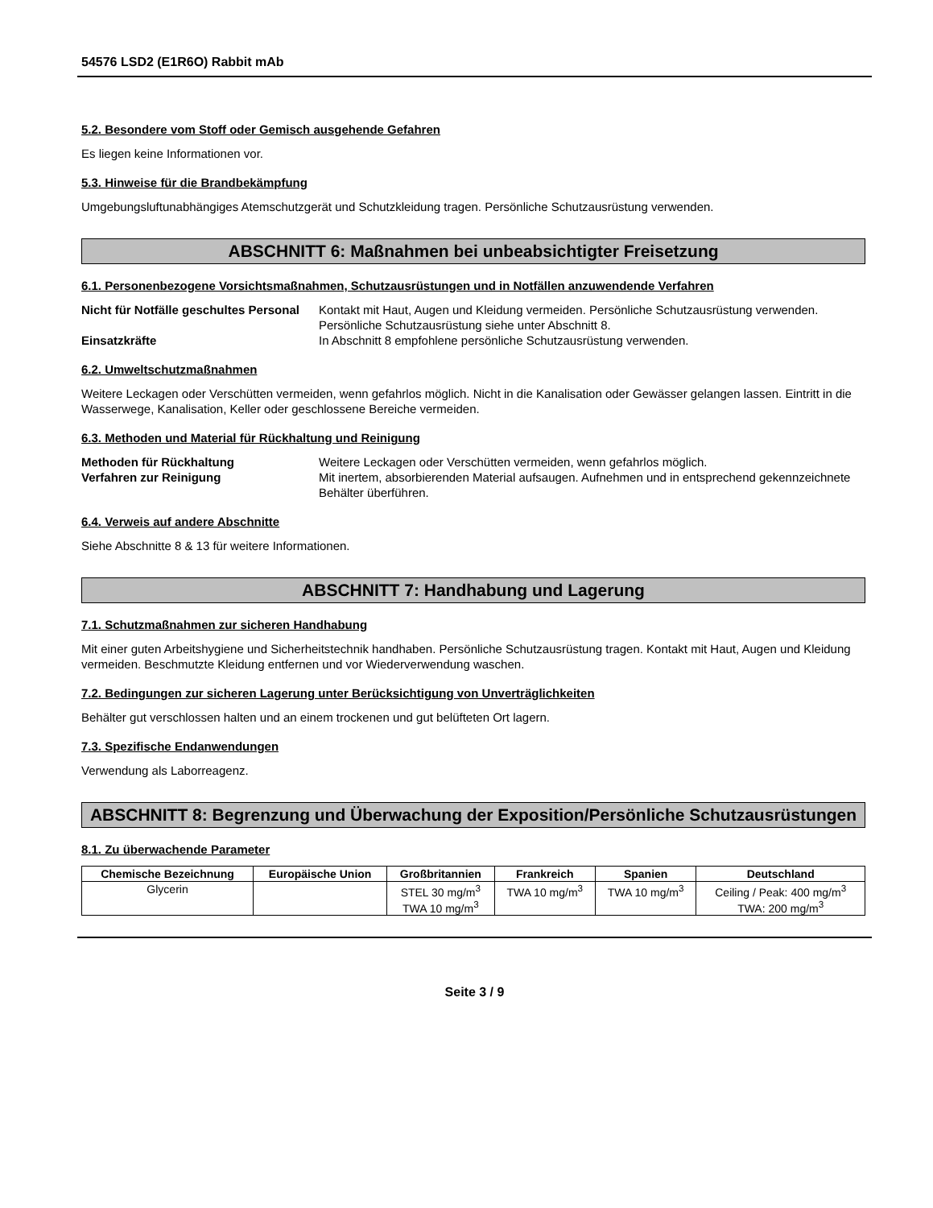54576 LSD2 (E1R6O) Rabbit mAb
5.2. Besondere vom Stoff oder Gemisch ausgehende Gefahren
Es liegen keine Informationen vor.
5.3. Hinweise für die Brandbekämpfung
Umgebungsluftunabhängiges Atemschutzgerät und Schutzkleidung tragen. Persönliche Schutzausrüstung verwenden.
ABSCHNITT 6: Maßnahmen bei unbeabsichtigter Freisetzung
6.1. Personenbezogene Vorsichtsmaßnahmen, Schutzausrüstungen und in Notfällen anzuwendende Verfahren
Nicht für Notfälle geschultes Personal
Kontakt mit Haut, Augen und Kleidung vermeiden. Persönliche Schutzausrüstung verwenden. Persönliche Schutzausrüstung siehe unter Abschnitt 8.
Einsatzkräfte In Abschnitt 8 empfohlene persönliche Schutzausrüstung verwenden.
6.2. Umweltschutzmaßnahmen
Weitere Leckagen oder Verschütten vermeiden, wenn gefahrlos möglich. Nicht in die Kanalisation oder Gewässer gelangen lassen. Eintritt in die Wasserwege, Kanalisation, Keller oder geschlossene Bereiche vermeiden.
6.3. Methoden und Material für Rückhaltung und Reinigung
Methoden für Rückhaltung Weitere Leckagen oder Verschütten vermeiden, wenn gefahrlos möglich.
Verfahren zur Reinigung Mit inertem, absorbierenden Material aufsaugen. Aufnehmen und in entsprechend gekennzeichnete Behälter überführen.
6.4. Verweis auf andere Abschnitte
Siehe Abschnitte 8 & 13 für weitere Informationen.
ABSCHNITT 7: Handhabung und Lagerung
7.1. Schutzmaßnahmen zur sicheren Handhabung
Mit einer guten Arbeitshygiene und Sicherheitstechnik handhaben. Persönliche Schutzausrüstung tragen. Kontakt mit Haut, Augen und Kleidung vermeiden. Beschmutzte Kleidung entfernen und vor Wiederverwendung waschen.
7.2. Bedingungen zur sicheren Lagerung unter Berücksichtigung von Unverträglichkeiten
Behälter gut verschlossen halten und an einem trockenen und gut belüfteten Ort lagern.
7.3. Spezifische Endanwendungen
Verwendung als Laborreagenz.
ABSCHNITT 8: Begrenzung und Überwachung der Exposition/Persönliche Schutzausrüstungen
8.1. Zu überwachende Parameter
| Chemische Bezeichnung | Europäische Union | Großbritannien | Frankreich | Spanien | Deutschland |
| --- | --- | --- | --- | --- | --- |
| Glycerin | | STEL 30 mg/m<sup>3</sup> TWA 10 mg/m<sup>3</sup> | TWA 10 mg/m<sup>3</sup> | TWA 10 mg/m<sup>3</sup> | Ceiling / Peak: 400 mg/m<sup>3</sup> TWA: 200 mg/m<sup>3</sup> |
Seite 3 / 9